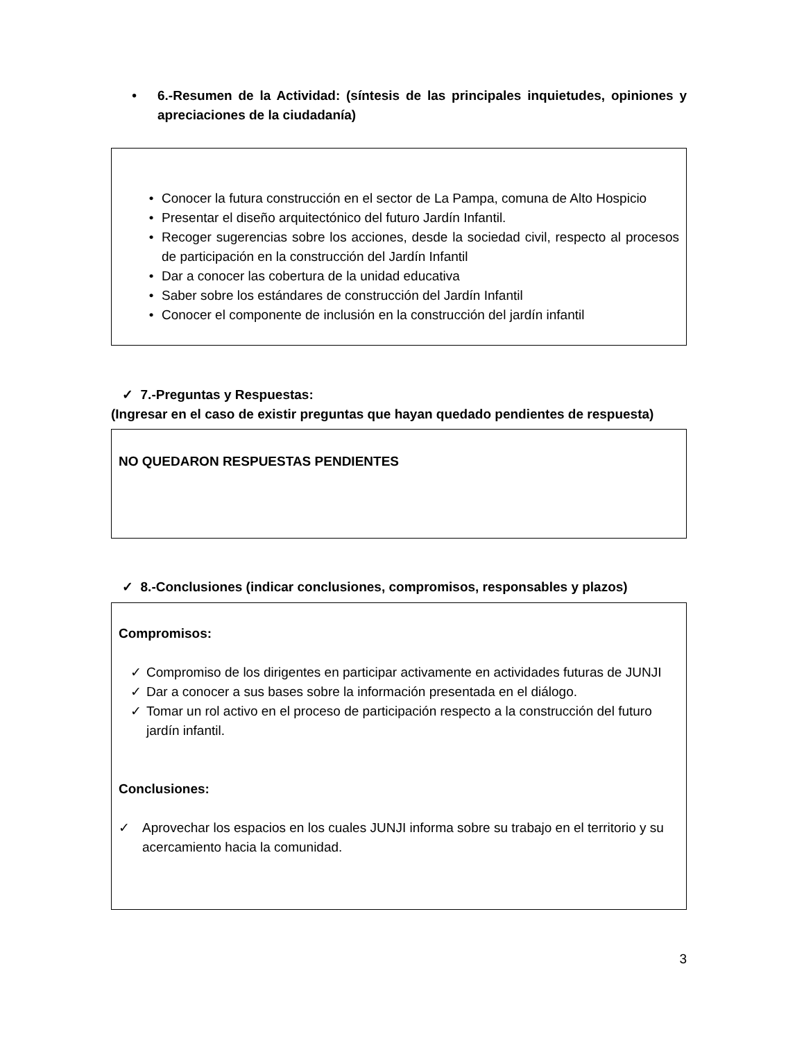• 6.-Resumen de la Actividad: (síntesis de las principales inquietudes, opiniones y apreciaciones de la ciudadanía)
• Conocer la futura construcción en el sector de La Pampa, comuna de Alto Hospicio
• Presentar el diseño arquitectónico del futuro Jardín Infantil.
• Recoger sugerencias sobre los acciones, desde la sociedad civil, respecto al procesos de participación en la construcción del Jardín Infantil
• Dar a conocer las cobertura de la unidad educativa
• Saber sobre los estándares de construcción del Jardín Infantil
• Conocer el componente de inclusión en la construcción del jardín infantil
✓ 7.-Preguntas y Respuestas:
(Ingresar en el caso de existir preguntas que hayan quedado pendientes de respuesta)
NO QUEDARON RESPUESTAS PENDIENTES
✓ 8.-Conclusiones (indicar conclusiones, compromisos, responsables y plazos)
Compromisos:
✓ Compromiso de los dirigentes en participar activamente en actividades futuras de JUNJI
✓ Dar a conocer a sus bases sobre la información presentada en el diálogo.
✓ Tomar un rol activo en el proceso de participación respecto a la construcción del futuro jardín infantil.
Conclusiones:
✓ Aprovechar los espacios en los cuales JUNJI informa sobre su trabajo en el territorio y su acercamiento hacia la comunidad.
3